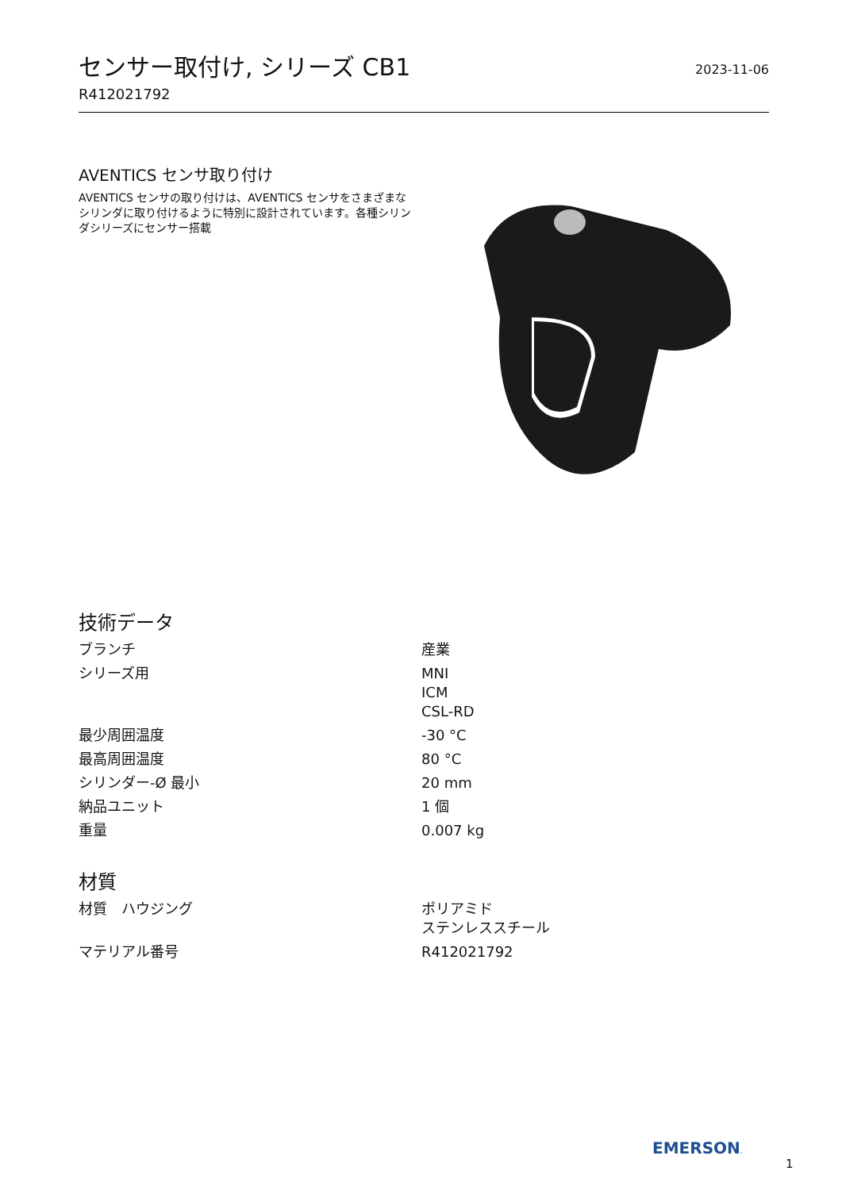センサー取付け, シリーズ CB1
2023-11-06
R412021792
AVENTICS センサ取り付け
AVENTICS センサの取り付けは、AVENTICS センサをさまざまなシリンダに取り付けるように特別に設計されています。各種シリンダシリーズにセンサー搭載
技術データ
| ブランチ | 産業 |
| シリーズ用 | MNI ICM CSL-RD |
| 最少周囲温度 | -30 °C |
| 最高周囲温度 | 80 °C |
| シリンダー-Ø 最小 | 20 mm |
| 納品ユニット | 1 個 |
| 重量 | 0.007 kg |
材質
| 材質 ハウジング | ポリアミド ステンレススチール |
| マテリアル番号 | R412021792 |
EMERSON.
1